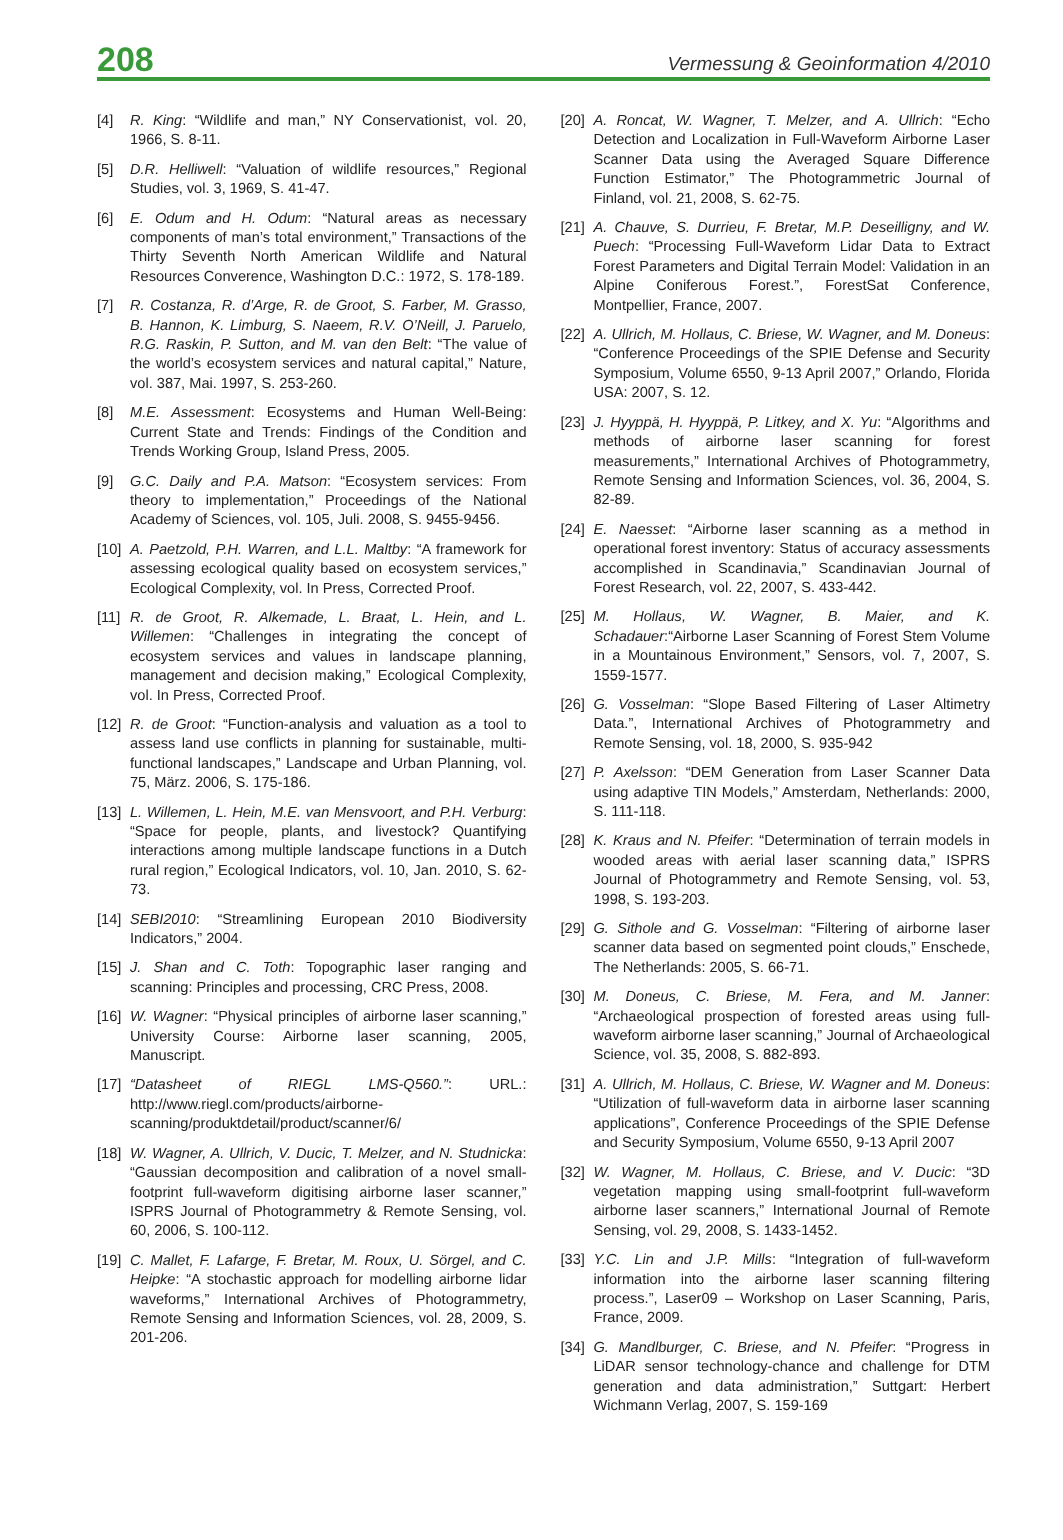208
Vermessung & Geoinformation 4/2010
[4] R. King: “Wildlife and man,” NY Conservationist, vol. 20, 1966, S. 8-11.
[5] D.R. Helliwell: “Valuation of wildlife resources,” Regional Studies, vol. 3, 1969, S. 41-47.
[6] E. Odum and H. Odum: “Natural areas as necessary components of man’s total environment,” Transactions of the Thirty Seventh North American Wildlife and Natural Resources Converence, Washington D.C.: 1972, S. 178-189.
[7] R. Costanza, R. d’Arge, R. de Groot, S. Farber, M. Grasso, B. Hannon, K. Limburg, S. Naeem, R.V. O’Neill, J. Paruelo, R.G. Raskin, P. Sutton, and M. van den Belt: “The value of the world’s ecosystem services and natural capital,” Nature, vol. 387, Mai. 1997, S. 253-260.
[8] M.E. Assessment: Ecosystems and Human Well-Being: Current State and Trends: Findings of the Condition and Trends Working Group, Island Press, 2005.
[9] G.C. Daily and P.A. Matson: “Ecosystem services: From theory to implementation,” Proceedings of the National Academy of Sciences, vol. 105, Juli. 2008, S. 9455-9456.
[10] A. Paetzold, P.H. Warren, and L.L. Maltby: “A framework for assessing ecological quality based on ecosystem services,” Ecological Complexity, vol. In Press, Corrected Proof.
[11] R. de Groot, R. Alkemade, L. Braat, L. Hein, and L. Willemen: “Challenges in integrating the concept of ecosystem services and values in landscape planning, management and decision making,” Ecological Complexity, vol. In Press, Corrected Proof.
[12] R. de Groot: “Function-analysis and valuation as a tool to assess land use conflicts in planning for sustainable, multi-functional landscapes,” Landscape and Urban Planning, vol. 75, März. 2006, S. 175-186.
[13] L. Willemen, L. Hein, M.E. van Mensvoort, and P.H. Verburg: “Space for people, plants, and livestock? Quantifying interactions among multiple landscape functions in a Dutch rural region,” Ecological Indicators, vol. 10, Jan. 2010, S. 62-73.
[14] SEBI2010: “Streamlining European 2010 Biodiversity Indicators,” 2004.
[15] J. Shan and C. Toth: Topographic laser ranging and scanning: Principles and processing, CRC Press, 2008.
[16] W. Wagner: “Physical principles of airborne laser scanning,” University Course: Airborne laser scanning, 2005, Manuscript.
[17] “Datasheet of RIEGL LMS-Q560.”: URL.: http://www.riegl.com/products/airborne-scanning/produktdetail/product/scanner/6/
[18] W. Wagner, A. Ullrich, V. Ducic, T. Melzer, and N. Studnicka: “Gaussian decomposition and calibration of a novel small-footprint full-waveform digitising airborne laser scanner,” ISPRS Journal of Photogrammetry & Remote Sensing, vol. 60, 2006, S. 100-112.
[19] C. Mallet, F. Lafarge, F. Bretar, M. Roux, U. Sörgel, and C. Heipke: “A stochastic approach for modelling airborne lidar waveforms,” International Archives of Photogrammetry, Remote Sensing and Information Sciences, vol. 28, 2009, S. 201-206.
[20] A. Roncat, W. Wagner, T. Melzer, and A. Ullrich: “Echo Detection and Localization in Full-Waveform Airborne Laser Scanner Data using the Averaged Square Difference Function Estimator,” The Photogrammetric Journal of Finland, vol. 21, 2008, S. 62-75.
[21] A. Chauve, S. Durrieu, F. Bretar, M.P. Deseilligny, and W. Puech: “Processing Full-Waveform Lidar Data to Extract Forest Parameters and Digital Terrain Model: Validation in an Alpine Coniferous Forest.”, ForestSat Conference, Montpellier, France, 2007.
[22] A. Ullrich, M. Hollaus, C. Briese, W. Wagner, and M. Doneus: “Conference Proceedings of the SPIE Defense and Security Symposium, Volume 6550, 9-13 April 2007,” Orlando, Florida USA: 2007, S. 12.
[23] J. Hyyppä, H. Hyyppä, P. Litkey, and X. Yu: “Algorithms and methods of airborne laser scanning for forest measurements,” International Archives of Photogrammetry, Remote Sensing and Information Sciences, vol. 36, 2004, S. 82-89.
[24] E. Naesset: “Airborne laser scanning as a method in operational forest inventory: Status of accuracy assessments accomplished in Scandinavia,” Scandinavian Journal of Forest Research, vol. 22, 2007, S. 433-442.
[25] M. Hollaus, W. Wagner, B. Maier, and K. Schadauer:“Airborne Laser Scanning of Forest Stem Volume in a Mountainous Environment,” Sensors, vol. 7, 2007, S. 1559-1577.
[26] G. Vosselman: “Slope Based Filtering of Laser Altimetry Data.”, International Archives of Photogrammetry and Remote Sensing, vol. 18, 2000, S. 935-942
[27] P. Axelsson: “DEM Generation from Laser Scanner Data using adaptive TIN Models,” Amsterdam, Netherlands: 2000, S. 111-118.
[28] K. Kraus and N. Pfeifer: “Determination of terrain models in wooded areas with aerial laser scanning data,” ISPRS Journal of Photogrammetry and Remote Sensing, vol. 53, 1998, S. 193-203.
[29] G. Sithole and G. Vosselman: “Filtering of airborne laser scanner data based on segmented point clouds,” Enschede, The Netherlands: 2005, S. 66-71.
[30] M. Doneus, C. Briese, M. Fera, and M. Janner: “Archaeological prospection of forested areas using full-waveform airborne laser scanning,” Journal of Archaeological Science, vol. 35, 2008, S. 882-893.
[31] A. Ullrich, M. Hollaus, C. Briese, W. Wagner and M. Doneus: “Utilization of full-waveform data in airborne laser scanning applications”, Conference Proceedings of the SPIE Defense and Security Symposium, Volume 6550, 9-13 April 2007
[32] W. Wagner, M. Hollaus, C. Briese, and V. Ducic: “3D vegetation mapping using small-footprint full-waveform airborne laser scanners,” International Journal of Remote Sensing, vol. 29, 2008, S. 1433-1452.
[33] Y.C. Lin and J.P. Mills: “Integration of full-waveform information into the airborne laser scanning filtering process.”, Laser09 – Workshop on Laser Scanning, Paris, France, 2009.
[34] G. Mandlburger, C. Briese, and N. Pfeifer: “Progress in LiDAR sensor technology-chance and challenge for DTM generation and data administration,” Suttgart: Herbert Wichmann Verlag, 2007, S. 159-169